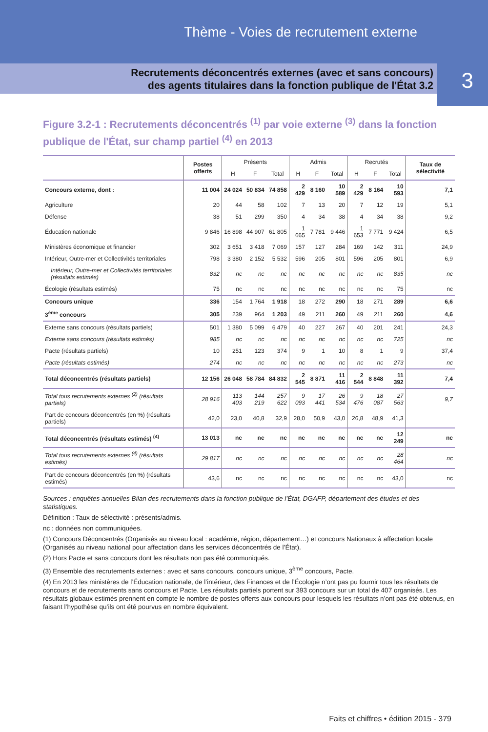Thème - Voies de recrutement externe
Recrutements déconcentrés externes (avec et sans concours)
des agents titulaires dans la fonction publique de l'État 3.2
3
Figure 3.2-1 : Recrutements déconcentrés <sup>(1)</sup> par voie externe <sup>(3)</sup> dans la fonction publique de l'État, sur champ partiel <sup>(4)</sup> en 2013
| | Postes offerts | Présents | | | Admis | | | Recrutés | | | Taux de sélectivité |
| --- | --- | --- | --- | --- | --- | --- | --- | --- | --- | --- | --- |
| | | H | F | Total | H | F | Total | H | F | Total | |
| Concours externe, dont : | 11 004 | 24 024 | 50 834 | 74 858 | 2 429 | 8 160 | 10 589 | 2 429 | 8 164 | 10 593 | 7,1 |
| Agriculture | 20 | 44 | 58 | 102 | 7 | 13 | 20 | 7 | 12 | 19 | 5,1 |
| Défense | 38 | 51 | 299 | 350 | 4 | 34 | 38 | 4 | 34 | 38 | 9,2 |
| Éducation nationale | 9 846 | 16 898 | 44 907 | 61 805 | 1 665 | 7 781 | 9 446 | 1 653 | 7 771 | 9 424 | 6,5 |
| Ministères économique et financier | 302 | 3 651 | 3 418 | 7 069 | 157 | 127 | 284 | 169 | 142 | 311 | 24,9 |
| Intérieur, Outre-mer et Collectivités territoriales | 798 | 3 380 | 2 152 | 5 532 | 596 | 205 | 801 | 596 | 205 | 801 | 6,9 |
| Intérieur, Outre-mer et Collectivités territoriales (résultats estimés) | 832 | nc | nc | nc | nc | nc | nc | nc | nc | 835 | nc |
| Écologie (résultats estimés) | 75 | nc | nc | nc | nc | nc | nc | nc | nc | 75 | nc |
| Concours unique | 336 | 154 | 1 764 | 1 918 | 18 | 272 | 290 | 18 | 271 | 289 | 6,6 |
| 3<sup>ème</sup> concours | 305 | 239 | 964 | 1 203 | 49 | 211 | 260 | 49 | 211 | 260 | 4,6 |
| Externe sans concours (résultats partiels) | 501 | 1 380 | 5 099 | 6 479 | 40 | 227 | 267 | 40 | 201 | 241 | 24,3 |
| Externe sans concours (résultats estimés) | 985 | nc | nc | nc | nc | nc | nc | nc | nc | 725 | nc |
| Pacte (résultats partiels) | 10 | 251 | 123 | 374 | 9 | 1 | 10 | 8 | 1 | 9 | 37,4 |
| Pacte (résultats estimés) | 274 | nc | nc | nc | nc | nc | nc | nc | nc | 273 | nc |
| Total déconcentrés (résultats partiels) | 12 156 | 26 048 | 58 784 | 84 832 | 2 545 | 8 871 | 11 416 | 2 544 | 8 848 | 11 392 | 7,4 |
| Total tous recrutements externes <sup>(2)</sup> (résultats partiels) | 28 916 | 113 403 | 144 219 | 257 622 | 9 093 | 17 441 | 26 534 | 9 476 | 18 087 | 27 563 | 9,7 |
| Part de concours déconcentrés (en %) (résultats partiels) | 42,0 | 23,0 | 40,8 | 32,9 | 28,0 | 50,9 | 43,0 | 26,8 | 48,9 | 41,3 | |
| Total déconcentrés (résultats estimés) <sup>(4)</sup> | 13 013 | nc | nc | nc | nc | nc | nc | nc | nc | 12 249 | nc |
| Total tous recrutements externes <sup>(4)</sup> (résultats estimés) | 29 817 | nc | nc | nc | nc | nc | nc | nc | nc | 28 464 | nc |
| Part de concours déconcentrés (en %) (résultats estimés) | 43,6 | nc | nc | nc | nc | nc | nc | nc | nc | 43,0 | nc |
Sources : enquêtes annuelles Bilan des recrutements dans la fonction publique de l’État, DGAFP, département des études et des statistiques.
Définition : Taux de sélectivité : présents/admis.
nc : données non communiquées.
(1) Concours Déconcentrés (Organisés au niveau local : académie, région, département…) et concours Nationaux à affectation locale (Organisés au niveau national pour affectation dans les services déconcentrés de l’État).
(2) Hors Pacte et sans concours dont les résultats non pas été communiqués.
(3) Ensemble des recrutements externes : avec et sans concours, concours unique, 3<sup>ème</sup> concours, Pacte.
(4) En 2013 les ministères de l’Éducation nationale, de l’intérieur, des Finances et de l’Écologie n’ont pas pu fournir tous les résultats de concours et de recrutements sans concours et Pacte. Les résultats partiels portent sur 393 concours sur un total de 407 organisés. Les résultats globaux estimés prennent en compte le nombre de postes offerts aux concours pour lesquels les résultats n’ont pas été obtenus, en faisant l’hypothèse qu’ils ont été pourvus en nombre équivalent.
Faits et chiffres • édition 2015 - 379